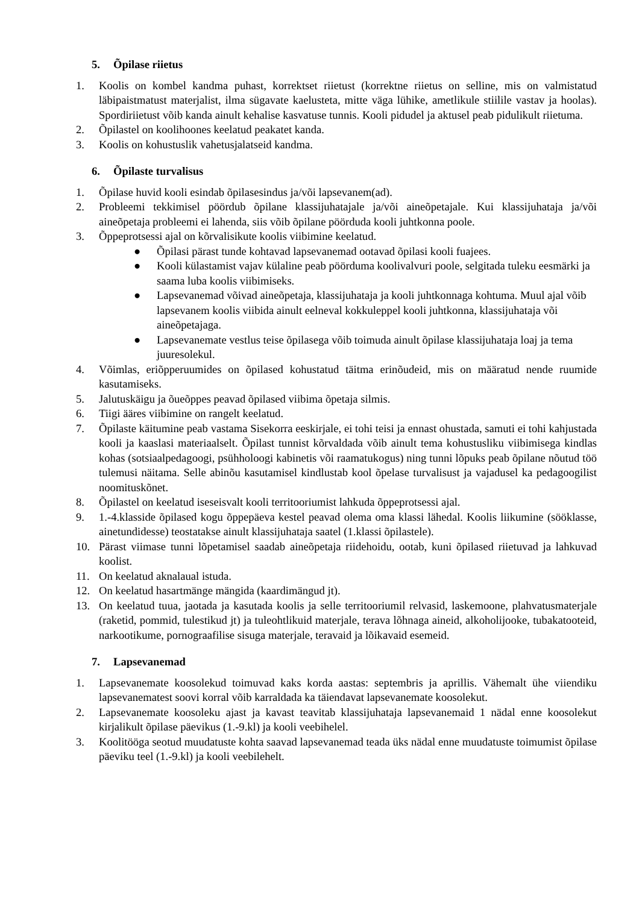5. Õpilase riietus
1. Koolis on kombel kandma puhast, korrektset riietust (korrektne riietus on selline, mis on valmistatud läbipaistmatust materjalist, ilma sügavate kaelusteta, mitte väga lühike, ametlikule stiilile vastav ja hoolas). Spordiriietust võib kanda ainult kehalise kasvatuse tunnis. Kooli pidudel ja aktusel peab pidulikult riietuma.
2. Õpilastel on koolihoones keelatud peakatet kanda.
3. Koolis on kohustuslik vahetusjalatseid kandma.
6. Õpilaste turvalisus
1. Õpilase huvid kooli esindab õpilasesindus ja/või lapsevanem(ad).
2. Probleemi tekkimisel pöördub õpilane klassijuhatajale ja/või aineõpetajale. Kui klassijuhataja ja/või aineõpetaja probleemi ei lahenda, siis võib õpilane pöörduda kooli juhtkonna poole.
3. Õppeprotsessi ajal on kõrvalisikute koolis viibimine keelatud.
● Õpilasi pärast tunde kohtavad lapsevanemad ootavad õpilasi kooli fuajees.
● Kooli külastamist vajav külaline peab pöörduma koolivalvuri poole, selgitada tuleku eesmärki ja saama luba koolis viibimiseks.
● Lapsevanemad võivad aineõpetaja, klassijuhataja ja kooli juhtkonnaga kohtuma. Muul ajal võib lapsevanem koolis viibida ainult eelneval kokkuleppel kooli juhtkonna, klassijuhataja või aineõpetajaga.
● Lapsevanemate vestlus teise õpilasega võib toimuda ainult õpilase klassijuhataja loaj ja tema juuresolekul.
4. Võimlas, eriõpperuumides on õpilased kohustatud täitma erinõudeid, mis on määratud nende ruumide kasutamiseks.
5. Jalutuskäigu ja õueõppes peavad õpilased viibima õpetaja silmis.
6. Tiigi ääres viibimine on rangelt keelatud.
7. Õpilaste käitumine peab vastama Sisekorra eeskirjale, ei tohi teisi ja ennast ohustada, samuti ei tohi kahjustada kooli ja kaaslasi materiaalselt. Õpilast tunnist kõrvaldada võib ainult tema kohustusliku viibimisega kindlas kohas (sotsiaalpedagoogi, psühholoogi kabinetis või raamatukogus) ning tunni lõpuks peab õpilane nõutud töö tulemusi näitama. Selle abinõu kasutamisel kindlustab kool õpelase turvalisust ja vajadusel ka pedagoogilist noomituskõnet.
8. Õpilastel on keelatud iseseisvalt kooli territooriumist lahkuda õppeprotsessi ajal.
9. 1.-4.klasside õpilased kogu õppepäeva kestel peavad olema oma klassi lähedal. Koolis liikumine (sööklasse, ainetundidesse) teostatakse ainult klassijuhataja saatel (1.klassi õpilastele).
10. Pärast viimase tunni lõpetamisel saadab aineõpetaja riidehoidu, ootab, kuni õpilased riietuvad ja lahkuvad koolist.
11. On keelatud aknalaual istuda.
12. On keelatud hasartmänge mängida (kaardimängud jt).
13. On keelatud tuua, jaotada ja kasutada koolis ja selle territooriumil relvasid, laskemoone, plahvatusmaterjale (raketid, pommid, tulestikud jt) ja tuleohtlikuid materjale, terava lõhnaga aineid, alkoholijooke, tubakatooteid, narkootikume, pornograafilise sisuga materjale, teravaid ja lõikavaid esemeid.
7. Lapsevanemad
1. Lapsevanemate koosolekud toimuvad kaks korda aastas: septembris ja aprillis. Vähemalt ühe viiendiku lapsevanematest soovi korral võib karraldada ka täiendavat lapsevanemate koosolekut.
2. Lapsevanemate koosoleku ajast ja kavast teavitab klassijuhataja lapsevanemaid 1 nädal enne koosolekut kirjalikult õpilase päevikus (1.-9.kl) ja kooli veebihelel.
3. Koolitööga seotud muudatuste kohta saavad lapsevanemad teada üks nädal enne muudatuste toimumist õpilase päeviku teel (1.-9.kl) ja kooli veebilehelt.